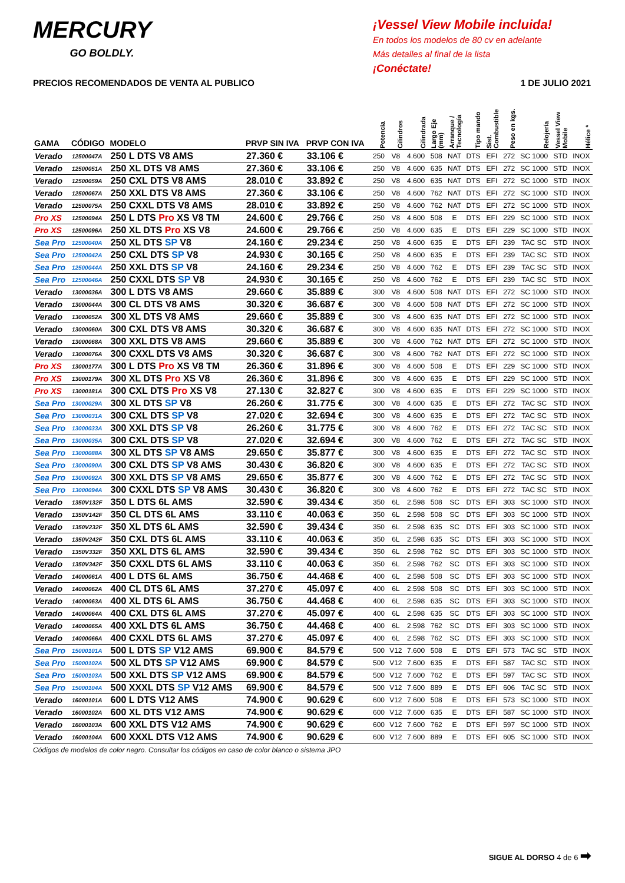MERCURY
GO BOLDLY.
¡Vessel View Mobile incluida!
En todos los modelos de 80 cv en adelante
Más detalles al final de la lista
¡Conéctate!
PRECIOS RECOMENDADOS DE VENTA AL PUBLICO 1 DE JULIO 2021
| GAMA | CÓDIGO | MODELO | PRVP SIN IVA | PRVP CON IVA | Potencia | Cilindros | Cilindrada | Largo Eje (mm) | Arranque / Tecnología | Tipo mando | Sist. Combustible | Peso en kgs. | Relojería | Vessel View Mobile | Hélice * |
| --- | --- | --- | --- | --- | --- | --- | --- | --- | --- | --- | --- | --- | --- | --- | --- |
| Verado | 12500047A | 250 L DTS V8 AMS | 27.360 € | 33.106 € | 250 | V8 | 4.600 | 508 | NAT | DTS | EFI | 272 | SC 1000 | STD | INOX |
| Verado | 12500051A | 250 XL DTS V8 AMS | 27.360 € | 33.106 € | 250 | V8 | 4.600 | 635 | NAT | DTS | EFI | 272 | SC 1000 | STD | INOX |
| Verado | 12500059A | 250 CXL DTS V8 AMS | 28.010 € | 33.892 € | 250 | V8 | 4.600 | 635 | NAT | DTS | EFI | 272 | SC 1000 | STD | INOX |
| Verado | 12500067A | 250 XXL DTS V8 AMS | 27.360 € | 33.106 € | 250 | V8 | 4.600 | 762 | NAT | DTS | EFI | 272 | SC 1000 | STD | INOX |
| Verado | 12500075A | 250 CXXL DTS V8 AMS | 28.010 € | 33.892 € | 250 | V8 | 4.600 | 762 | NAT | DTS | EFI | 272 | SC 1000 | STD | INOX |
| Pro XS | 12500094A | 250 L DTS Pro XS V8 TM | 24.600 € | 29.766 € | 250 | V8 | 4.600 | 508 | E | DTS | EFI | 229 | SC 1000 | STD | INOX |
| Pro XS | 12500096A | 250 XL DTS Pro XS V8 | 24.600 € | 29.766 € | 250 | V8 | 4.600 | 635 | E | DTS | EFI | 229 | SC 1000 | STD | INOX |
| Sea Pro | 12500040A | 250 XL DTS SP V8 | 24.160 € | 29.234 € | 250 | V8 | 4.600 | 635 | E | DTS | EFI | 239 | TAC SC | STD | INOX |
| Sea Pro | 12500042A | 250 CXL DTS SP V8 | 24.930 € | 30.165 € | 250 | V8 | 4.600 | 635 | E | DTS | EFI | 239 | TAC SC | STD | INOX |
| Sea Pro | 12500044A | 250 XXL DTS SP V8 | 24.160 € | 29.234 € | 250 | V8 | 4.600 | 762 | E | DTS | EFI | 239 | TAC SC | STD | INOX |
| Sea Pro | 12500046A | 250 CXXL DTS SP V8 | 24.930 € | 30.165 € | 250 | V8 | 4.600 | 762 | E | DTS | EFI | 239 | TAC SC | STD | INOX |
| Verado | 13000036A | 300 L DTS V8 AMS | 29.660 € | 35.889 € | 300 | V8 | 4.600 | 508 | NAT | DTS | EFI | 272 | SC 1000 | STD | INOX |
| Verado | 13000044A | 300 CL DTS V8 AMS | 30.320 € | 36.687 € | 300 | V8 | 4.600 | 508 | NAT | DTS | EFI | 272 | SC 1000 | STD | INOX |
| Verado | 13000052A | 300 XL DTS V8 AMS | 29.660 € | 35.889 € | 300 | V8 | 4.600 | 635 | NAT | DTS | EFI | 272 | SC 1000 | STD | INOX |
| Verado | 13000060A | 300 CXL DTS V8 AMS | 30.320 € | 36.687 € | 300 | V8 | 4.600 | 635 | NAT | DTS | EFI | 272 | SC 1000 | STD | INOX |
| Verado | 13000068A | 300 XXL DTS V8 AMS | 29.660 € | 35.889 € | 300 | V8 | 4.600 | 762 | NAT | DTS | EFI | 272 | SC 1000 | STD | INOX |
| Verado | 13000076A | 300 CXXL DTS V8 AMS | 30.320 € | 36.687 € | 300 | V8 | 4.600 | 762 | NAT | DTS | EFI | 272 | SC 1000 | STD | INOX |
| Pro XS | 13000177A | 300 L DTS Pro XS V8 TM | 26.360 € | 31.896 € | 300 | V8 | 4.600 | 508 | E | DTS | EFI | 229 | SC 1000 | STD | INOX |
| Pro XS | 13000179A | 300 XL DTS Pro XS V8 | 26.360 € | 31.896 € | 300 | V8 | 4.600 | 635 | E | DTS | EFI | 229 | SC 1000 | STD | INOX |
| Pro XS | 13000181A | 300 CXL DTS Pro XS V8 | 27.130 € | 32.827 € | 300 | V8 | 4.600 | 635 | E | DTS | EFI | 229 | SC 1000 | STD | INOX |
| Sea Pro | 13000029A | 300 XL DTS SP V8 | 26.260 € | 31.775 € | 300 | V8 | 4.600 | 635 | E | DTS | EFI | 272 | TAC SC | STD | INOX |
| Sea Pro | 13000031A | 300 CXL DTS SP V8 | 27.020 € | 32.694 € | 300 | V8 | 4.600 | 635 | E | DTS | EFI | 272 | TAC SC | STD | INOX |
| Sea Pro | 13000033A | 300 XXL DTS SP V8 | 26.260 € | 31.775 € | 300 | V8 | 4.600 | 762 | E | DTS | EFI | 272 | TAC SC | STD | INOX |
| Sea Pro | 13000035A | 300 CXL DTS SP V8 | 27.020 € | 32.694 € | 300 | V8 | 4.600 | 762 | E | DTS | EFI | 272 | TAC SC | STD | INOX |
| Sea Pro | 13000088A | 300 XL DTS SP V8 AMS | 29.650 € | 35.877 € | 300 | V8 | 4.600 | 635 | E | DTS | EFI | 272 | TAC SC | STD | INOX |
| Sea Pro | 13000090A | 300 CXL DTS SP V8 AMS | 30.430 € | 36.820 € | 300 | V8 | 4.600 | 635 | E | DTS | EFI | 272 | TAC SC | STD | INOX |
| Sea Pro | 13000092A | 300 XXL DTS SP V8 AMS | 29.650 € | 35.877 € | 300 | V8 | 4.600 | 762 | E | DTS | EFI | 272 | TAC SC | STD | INOX |
| Sea Pro | 13000094A | 300 CXXL DTS SP V8 AMS | 30.430 € | 36.820 € | 300 | V8 | 4.600 | 762 | E | DTS | EFI | 272 | TAC SC | STD | INOX |
| Verado | 1350V132F | 350 L DTS 6L AMS | 32.590 € | 39.434 € | 350 | 6L | 2.598 | 508 | SC | DTS | EFI | 303 | SC 1000 | STD | INOX |
| Verado | 1350V142F | 350 CL DTS 6L AMS | 33.110 € | 40.063 € | 350 | 6L | 2.598 | 508 | SC | DTS | EFI | 303 | SC 1000 | STD | INOX |
| Verado | 1350V232F | 350 XL DTS 6L AMS | 32.590 € | 39.434 € | 350 | 6L | 2.598 | 635 | SC | DTS | EFI | 303 | SC 1000 | STD | INOX |
| Verado | 1350V242F | 350 CXL DTS 6L AMS | 33.110 € | 40.063 € | 350 | 6L | 2.598 | 635 | SC | DTS | EFI | 303 | SC 1000 | STD | INOX |
| Verado | 1350V332F | 350 XXL DTS 6L AMS | 32.590 € | 39.434 € | 350 | 6L | 2.598 | 762 | SC | DTS | EFI | 303 | SC 1000 | STD | INOX |
| Verado | 1350V342F | 350 CXXL DTS 6L AMS | 33.110 € | 40.063 € | 350 | 6L | 2.598 | 762 | SC | DTS | EFI | 303 | SC 1000 | STD | INOX |
| Verado | 14000061A | 400 L DTS 6L AMS | 36.750 € | 44.468 € | 400 | 6L | 2.598 | 508 | SC | DTS | EFI | 303 | SC 1000 | STD | INOX |
| Verado | 14000062A | 400 CL DTS 6L AMS | 37.270 € | 45.097 € | 400 | 6L | 2.598 | 508 | SC | DTS | EFI | 303 | SC 1000 | STD | INOX |
| Verado | 14000063A | 400 XL DTS 6L AMS | 36.750 € | 44.468 € | 400 | 6L | 2.598 | 635 | SC | DTS | EFI | 303 | SC 1000 | STD | INOX |
| Verado | 14000064A | 400 CXL DTS 6L AMS | 37.270 € | 45.097 € | 400 | 6L | 2.598 | 635 | SC | DTS | EFI | 303 | SC 1000 | STD | INOX |
| Verado | 14000065A | 400 XXL DTS 6L AMS | 36.750 € | 44.468 € | 400 | 6L | 2.598 | 762 | SC | DTS | EFI | 303 | SC 1000 | STD | INOX |
| Verado | 14000066A | 400 CXXL DTS 6L AMS | 37.270 € | 45.097 € | 400 | 6L | 2.598 | 762 | SC | DTS | EFI | 303 | SC 1000 | STD | INOX |
| Sea Pro | 15000101A | 500 L DTS SP V12 AMS | 69.900 € | 84.579 € | 500 | V12 | 7.600 | 508 | E | DTS | EFI | 573 | TAC SC | STD | INOX |
| Sea Pro | 15000102A | 500 XL DTS SP V12 AMS | 69.900 € | 84.579 € | 500 | V12 | 7.600 | 635 | E | DTS | EFI | 587 | TAC SC | STD | INOX |
| Sea Pro | 15000103A | 500 XXL DTS SP V12 AMS | 69.900 € | 84.579 € | 500 | V12 | 7.600 | 762 | E | DTS | EFI | 597 | TAC SC | STD | INOX |
| Sea Pro | 15000104A | 500 XXXL DTS SP V12 AMS | 69.900 € | 84.579 € | 500 | V12 | 7.600 | 889 | E | DTS | EFI | 606 | TAC SC | STD | INOX |
| Verado | 16000101A | 600 L DTS V12 AMS | 74.900 € | 90.629 € | 600 | V12 | 7.600 | 508 | E | DTS | EFI | 573 | SC 1000 | STD | INOX |
| Verado | 16000102A | 600 XL DTS V12 AMS | 74.900 € | 90.629 € | 600 | V12 | 7.600 | 635 | E | DTS | EFI | 587 | SC 1000 | STD | INOX |
| Verado | 16000103A | 600 XXL DTS V12 AMS | 74.900 € | 90.629 € | 600 | V12 | 7.600 | 762 | E | DTS | EFI | 597 | SC 1000 | STD | INOX |
| Verado | 16000104A | 600 XXXL DTS V12 AMS | 74.900 € | 90.629 € | 600 | V12 | 7.600 | 889 | E | DTS | EFI | 605 | SC 1000 | STD | INOX |
Códigos de modelos de color negro. Consultar los códigos en caso de color blanco o sistema JPO
SIGUE AL DORSO 4 de 6 ➡